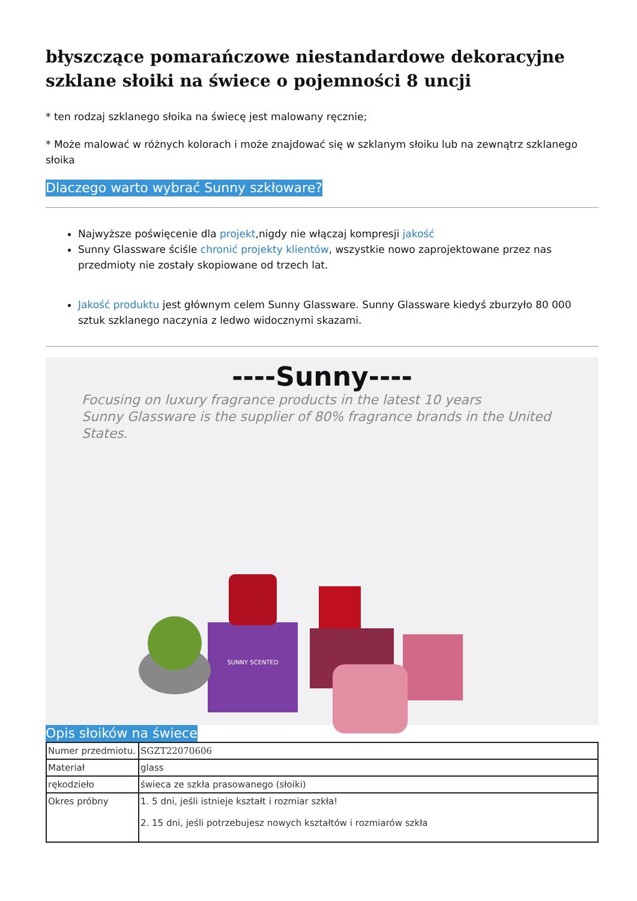błyszczące pomarańczowe niestandardowe dekoracyjne szklane słoiki na świece o pojemności 8 uncji
* ten rodzaj szklanego słoika na świecę jest malowany ręcznie;
* Może malować w różnych kolorach i może znajdować się w szklanym słoiku lub na zewnątrz szklanego słoika
Dlaczego warto wybrać Sunny szkłoware?
Najwyższe poświęcenie dla projekt,nigdy nie włączaj kompresji jakość
Sunny Glassware ściśle chronić projekty klientów, wszystkie nowo zaprojektowane przez nas przedmioty nie zostały skopiowane od trzech lat.
Jakość produktu jest głównym celem Sunny Glassware. Sunny Glassware kiedyś zburzyło 80 000 sztuk szklanego naczynia z ledwo widocznymi skazami.
----Sunny----
Focusing on luxury fragrance products in the latest 10 years
Sunny Glassware is the supplier of 80% fragrance brands in the United States.
SUNNY SCENTED
Opis słoików na świece
| Numer przedmiotu. | SGZT22070606 |
| Materiał | glass |
| rękodzieło | świeca ze szkła prasowanego (słoiki) |
| Okres próbny | 1. 5 dni, jeśli istnieje kształt i rozmiar szkła! 2. 15 dni, jeśli potrzebujesz nowych kształtów i rozmiarów szkła |